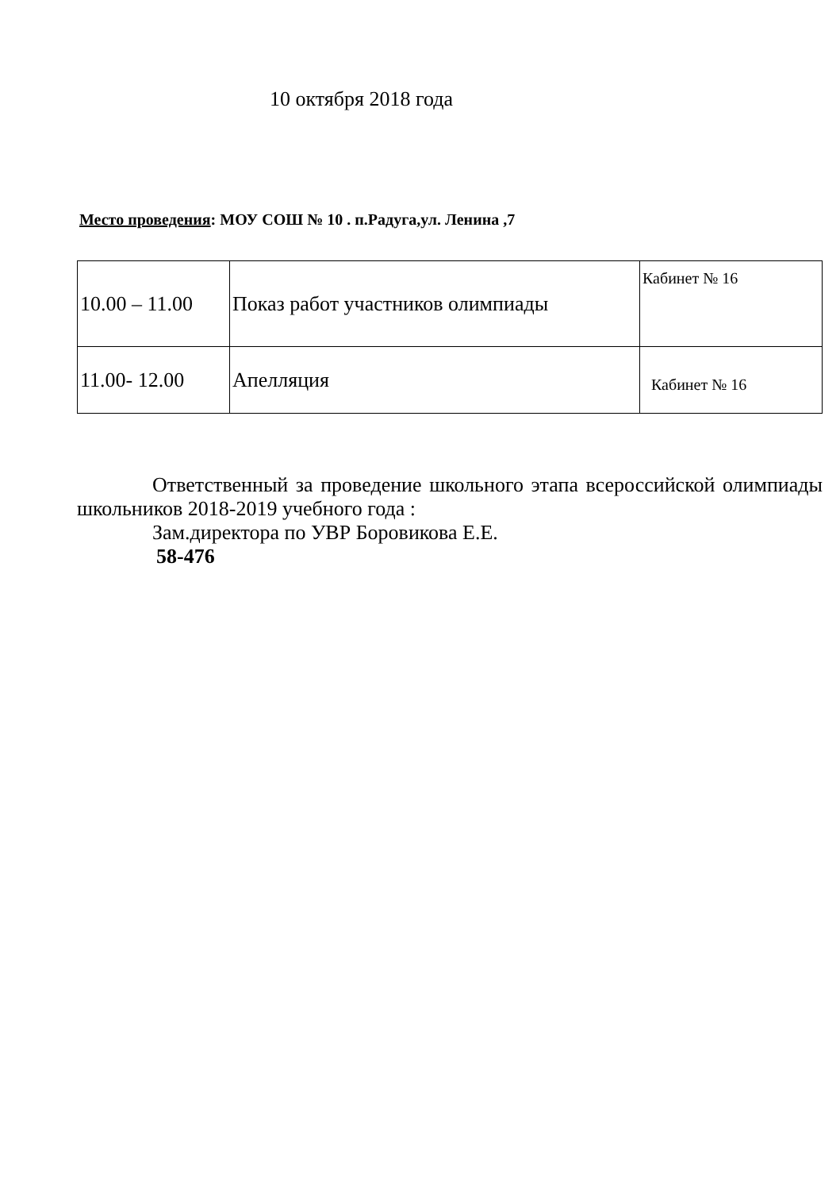10 октября 2018 года
Место проведения: МОУ СОШ № 10 . п.Радуга,ул. Ленина ,7
| 10.00 – 11.00 | Показ работ участников олимпиады | Кабинет № 16 |
| 11.00- 12.00 | Апелляция | Кабинет № 16 |
Ответственный за проведение школьного этапа всероссийской олимпиады школьников 2018-2019 учебного года :
Зам.директора по УВР Боровикова Е.Е.
58-476